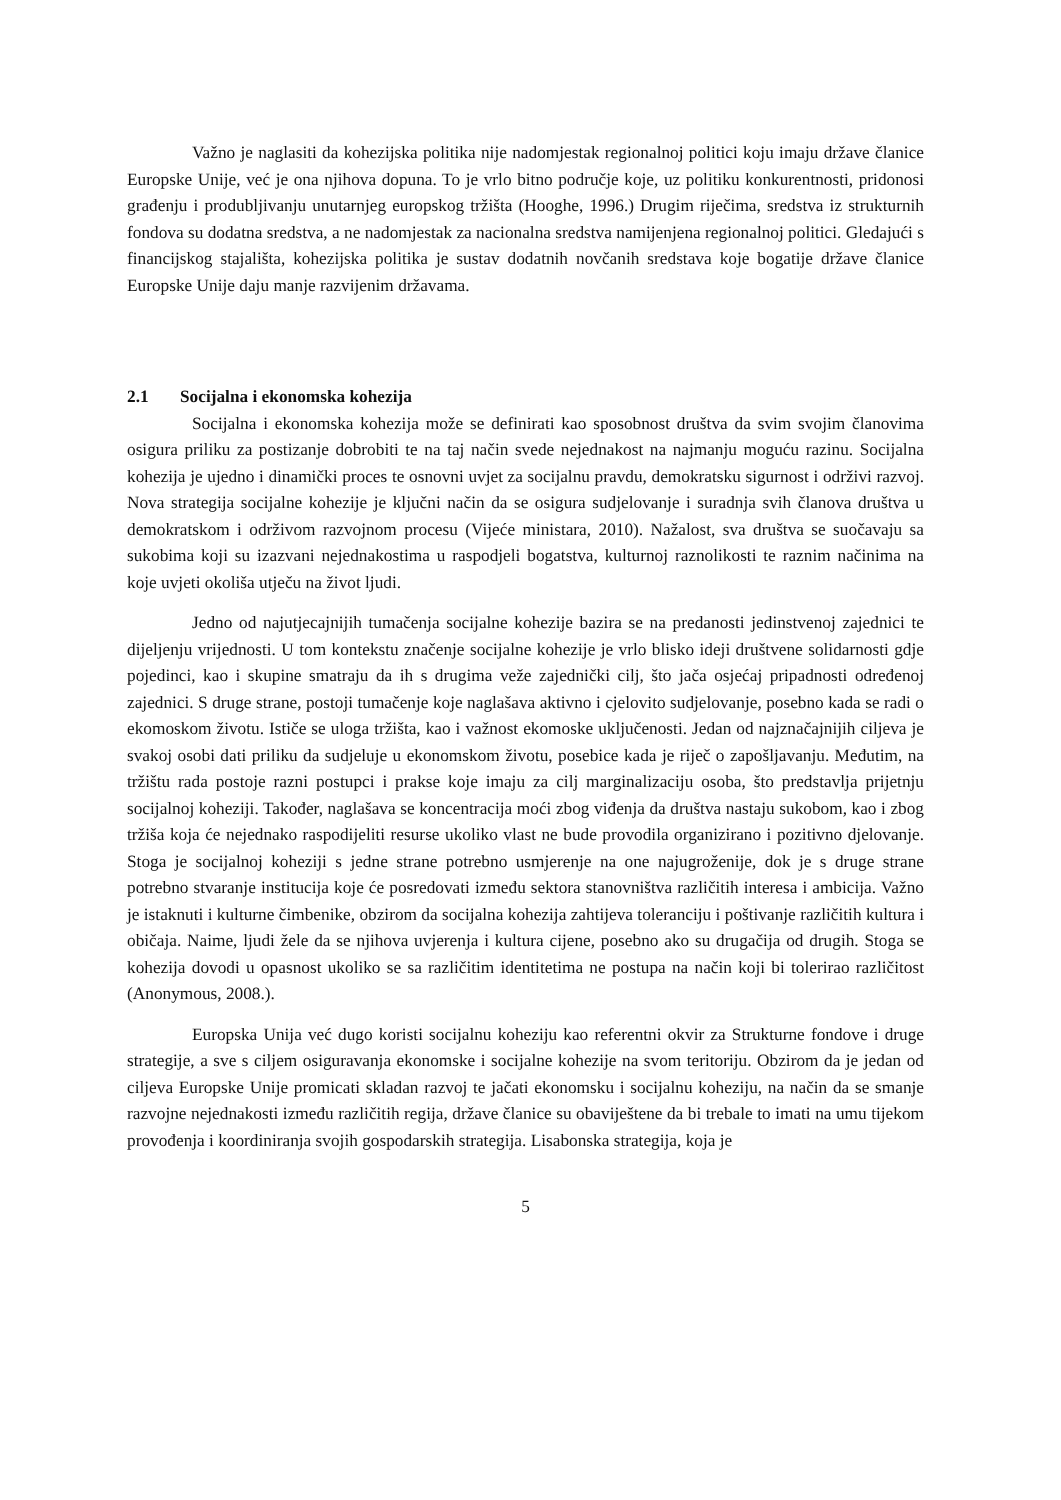Važno je naglasiti da kohezijska politika nije nadomjestak regionalnoj politici koju imaju države članice Europske Unije, već je ona njihova dopuna. To je vrlo bitno područje koje, uz politiku konkurentnosti, pridonosi građenju i produbljivanju unutarnjeg europskog tržišta (Hooghe, 1996.) Drugim riječima, sredstva iz strukturnih fondova su dodatna sredstva, a ne nadomjestak za nacionalna sredstva namijenjena regionalnoj politici. Gledajući s financijskog stajališta, kohezijska politika je sustav dodatnih novčanih sredstava koje bogatije države članice Europske Unije daju manje razvijenim državama.
2.1 Socijalna i ekonomska kohezija
Socijalna i ekonomska kohezija može se definirati kao sposobnost društva da svim svojim članovima osigura priliku za postizanje dobrobiti te na taj način svede nejednakost na najmanju moguću razinu. Socijalna kohezija je ujedno i dinamički proces te osnovni uvjet za socijalnu pravdu, demokratsku sigurnost i održivi razvoj. Nova strategija socijalne kohezije je ključni način da se osigura sudjelovanje i suradnja svih članova društva u demokratskom i održivom razvojnom procesu (Vijeće ministara, 2010). Nažalost, sva društva se suočavaju sa sukobima koji su izazvani nejednakostima u raspodjeli bogatstva, kulturnoj raznolikosti te raznim načinima na koje uvjeti okoliša utječu na život ljudi.
Jedno od najutjecajnijih tumačenja socijalne kohezije bazira se na predanosti jedinstvenoj zajednici te dijeljenju vrijednosti. U tom kontekstu značenje socijalne kohezije je vrlo blisko ideji društvene solidarnosti gdje pojedinci, kao i skupine smatraju da ih s drugima veže zajednički cilj, što jača osjećaj pripadnosti određenoj zajednici. S druge strane, postoji tumačenje koje naglašava aktivno i cjelovito sudjelovanje, posebno kada se radi o ekomoskom životu. Ističe se uloga tržišta, kao i važnost ekomoske uključenosti. Jedan od najznačajnijih ciljeva je svakoj osobi dati priliku da sudjeluje u ekonomskom životu, posebice kada je riječ o zapošljavanju. Međutim, na tržištu rada postoje razni postupci i prakse koje imaju za cilj marginalizaciju osoba, što predstavlja prijetnju socijalnoj koheziji. Također, naglašava se koncentracija moći zbog viđenja da društva nastaju sukobom, kao i zbog tržiša koja će nejednako raspodijeliti resurse ukoliko vlast ne bude provodila organizirano i pozitivno djelovanje. Stoga je socijalnoj koheziji s jedne strane potrebno usmjerenje na one najugroženije, dok je s druge strane potrebno stvaranje institucija koje će posredovati između sektora stanovništva različitih interesa i ambicija. Važno je istaknuti i kulturne čimbenike, obzirom da socijalna kohezija zahtijeva toleranciju i poštivanje različitih kultura i običaja. Naime, ljudi žele da se njihova uvjerenja i kultura cijene, posebno ako su drugačija od drugih. Stoga se kohezija dovodi u opasnost ukoliko se sa različitim identitetima ne postupa na način koji bi tolerirao različitost (Anonymous, 2008.).
Europska Unija već dugo koristi socijalnu koheziju kao referentni okvir za Strukturne fondove i druge strategije, a sve s ciljem osiguravanja ekonomske i socijalne kohezije na svom teritoriju. Obzirom da je jedan od ciljeva Europske Unije promicati skladan razvoj te jačati ekonomsku i socijalnu koheziju, na način da se smanje razvojne nejednakosti između različitih regija, države članice su obaviještene da bi trebale to imati na umu tijekom provođenja i koordiniranja svojih gospodarskih strategija. Lisabonska strategija, koja je
5